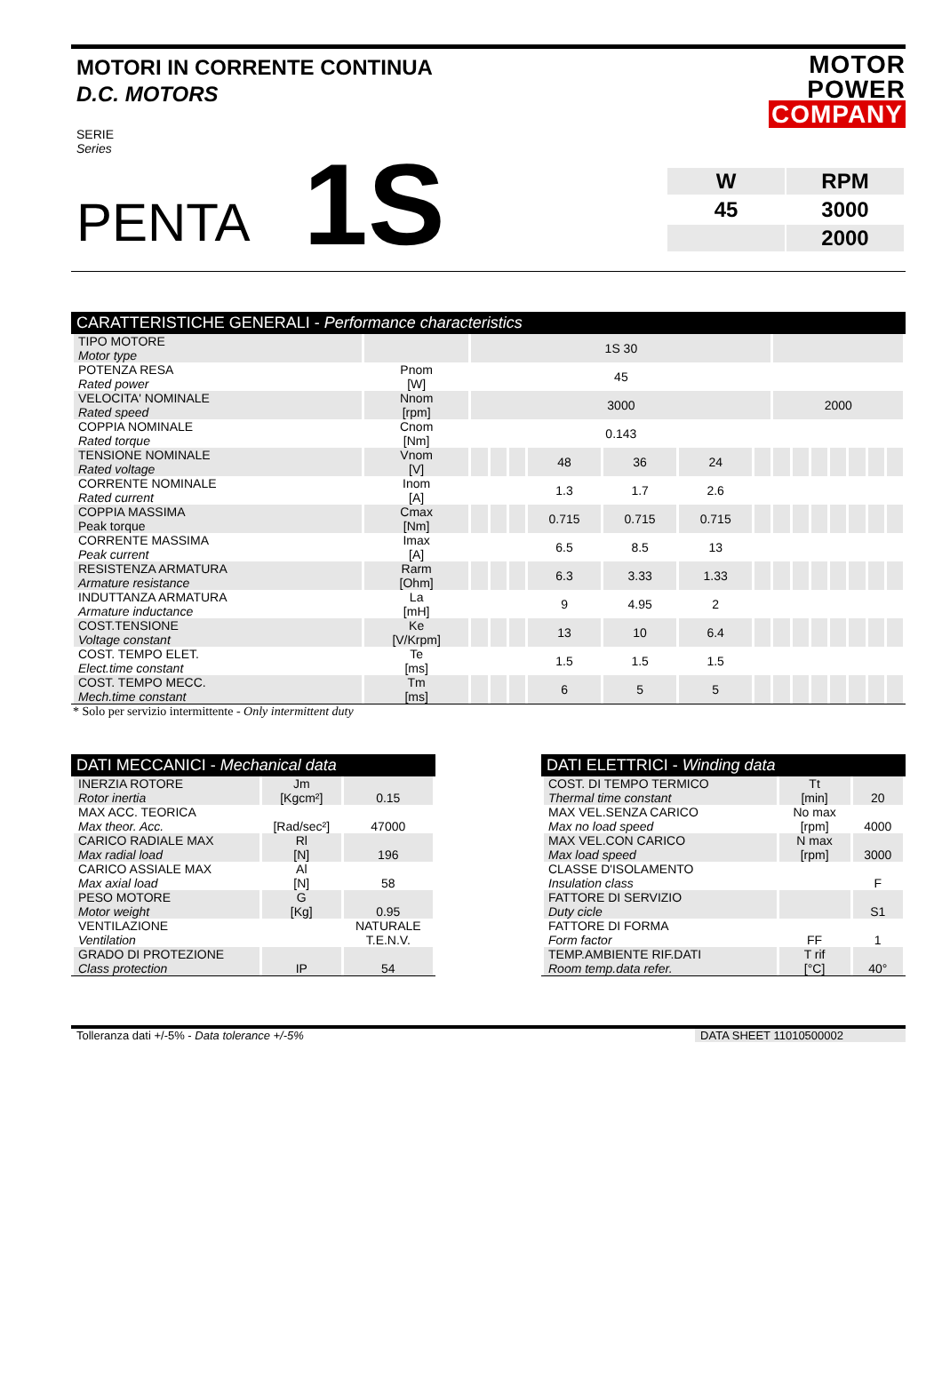MOTORI IN CORRENTE CONTINUA
D.C. MOTORS
MOTOR
POWER
COMPANY
SERIE
Series
PENTA 1S
| W | RPM |
| 45 | 3000 |
| | 2000 |
CARATTERISTICHE GENERALI - Performance characteristics
| TIPO MOTORE Motor type | | 1S 30 | | | | | | | | | | | | | |
| POTENZA RESA Rated power | Pnom [W] | 45 | | | | | | | | | | | | | |
| VELOCITA' NOMINALE Rated speed | Nnom [rpm] | 3000 | | | | | | | 2000 | | | | | | |
| COPPIA NOMINALE Rated torque | Cnom [Nm] | 0.143 | | | | | | | | | | | | | |
| TENSIONE NOMINALE Rated voltage | Vnom [V] | | | | 48 | 36 | 24 | | | | | | | | |
| CORRENTE NOMINALE Rated current | Inom [A] | | | | 1.3 | 1.7 | 2.6 | | | | | | | | |
| COPPIA MASSIMA Peak torque | Cmax [Nm] | | | | 0.715 | 0.715 | 0.715 | | | | | | | | |
| CORRENTE MASSIMA Peak current | Imax [A] | | | | 6.5 | 8.5 | 13 | | | | | | | | |
| RESISTENZA ARMATURA Armature resistance | Rarm [Ohm] | | | | 6.3 | 3.33 | 1.33 | | | | | | | | |
| INDUTTANZA ARMATURA Armature inductance | La [mH] | | | | 9 | 4.95 | 2 | | | | | | | | |
| COST.TENSIONE Voltage constant | Ke [V/Krpm] | | | | 13 | 10 | 6.4 | | | | | | | | |
| COST. TEMPO ELET. Elect.time constant | Te [ms] | | | | 1.5 | 1.5 | 1.5 | | | | | | | | |
| COST. TEMPO MECC. Mech.time constant | Tm [ms] | | | | 6 | 5 | 5 | | | | | | | | |
* Solo per servizio intermittente - Only intermittent duty
DATI MECCANICI - Mechanical data
| INERZIA ROTORE Rotor inertia | Jm [Kgcm²] | 0.15 |
| MAX ACC. TEORICA Max theor. Acc. | [Rad/sec²] | 47000 |
| CARICO RADIALE MAX Max radial load | Rl [N] | 196 |
| CARICO ASSIALE MAX Max axial load | Al [N] | 58 |
| PESO MOTORE Motor weight | G [Kg] | 0.95 |
| VENTILAZIONE Ventilation | | NATURALE T.E.N.V. |
| GRADO DI PROTEZIONE Class protection | IP | 54 |
DATI ELETTRICI - Winding data
| COST. DI TEMPO TERMICO Thermal time constant | Tt [min] | 20 |
| MAX VEL.SENZA CARICO Max no load speed | No max [rpm] | 4000 |
| MAX VEL.CON CARICO Max load speed | N max [rpm] | 3000 |
| CLASSE D'ISOLAMENTO Insulation class | | F |
| FATTORE DI SERVIZIO Duty cicle | | S1 |
| FATTORE DI FORMA Form factor | FF | 1 |
| TEMP.AMBIENTE RIF.DATI Room temp.data refer. | T rif [°C] | 40° |
Tolleranza dati +/-5% - Data tolerance +/-5% DATA SHEET 11010500002